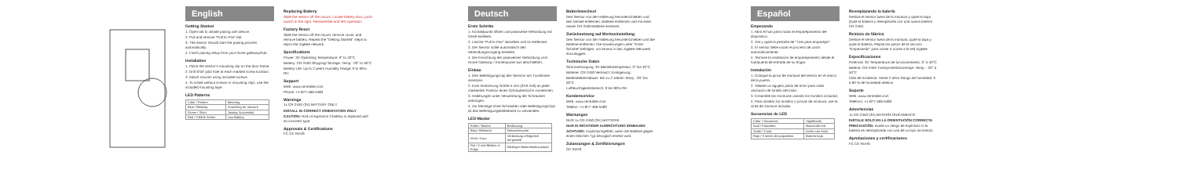English
Getting Started
1. Open tab to initiate pairing with device.
2. Pull and remove "Pull to Pair" tab.
3. The sensor should start the pairing process automatically.
4. Finish pairing setup from your home gateway/hub.
Installation
1. Place the sensor's mounting clip on the door frame.
2. Drill 3/16" pilot hole at each marked screw location.
3. Attach mounts using included screws.
4. To install without screws or mounting clips, use the included mounting tape.
LED Patterns
| Color / Pattern | Meaning |
| --- | --- |
| Blue / Blinking | Searching for network |
| Green / Short | Joining Successful |
| Red / 3 Blink Series | Low Battery |
Replacing Battery
Slide the sensor off the mount. Locate battery door, push switch to the right. Reassemble and test operation.
Factory Reset
Slide the sensor off the mount, remove cover, and remove battery. Repeat the "Getting Started" steps to rejoin the ZigBee network.
Specifications
Power: 3V Operating Temperature: 0° to 40°C
Battery: CR-2450 Shipping/ Storage: Temp: -20° to 50°C
Battery Life: Up to 2 years Humidity Range: 0 to 90% RH
Support
Web: www.centralite.com
Phone: +1-877-466-5483
Warnings
1x CR-2450 (3V) BATTERY ONLY
INSTALL IN CORRECT ORIENTATION ONLY
CAUTION: Risk of explosion if battery is replaced with an incorrect type.
Approvals & Certifications
FC CE RoHS
Deutsch
Erste Schritte
1. Kontaktpunkt öffnen und paarweise Verbindung mit Gerät einleiten.
2. Lasche "Pull to Pair" abziehen und so entfernen.
3. Der Sensor sollte automatisch den Verbindungsvorgang einleiten.
4. Die Einrichtung der paarweisen Verbindung vom Home Gateway / Knotenpunkt aus abschließen.
Einbau
1. Den Befestigungsclip des Sensors am Türrahmen ansetzen.
2. Eine Vorbohrung Größe 5 mm (3/16 Zoll) an jeder markierten Position eines Schraubenlochs vornehmen.
3. Halterungen unter Verwendung der Schrauben anbringen.
4. Zur Montage ohne Schrauben oder Befestigungsclips ist das Befestigungsklebeband zu verwenden.
LED-Muster
| Farbe / Muster | Bedeutung |
| --- | --- |
| Blau / Blinkend | Netzwerksuche |
| Grün / Kurz | Verbindung erfolgreich hergestellt |
| Rot / 3 mal Blinken in Folge | Niedriger Batterieladezustand |
Batteriewechsel
Den Sensor von der Halterung herunterschieben und den Deckel entfernen. Batterie entfernen und mit einer neuen CR-2450-Batterie ersetzen.
Zurücksetzung auf Werkseinstellung
Den Sensor von der Halterung herunterschieben und die Batterie entfernen. Die Anweisungen unter "Erste Schritte" befolgen, um erneut in das ZigBee-Netzwerk einzuloggen.
Technische Daten
Stromversorgung: 3V Betriebstemperatur: 0° bis 40°C
Batterie: CR-2450 Versand / Einlagerung:
Batterielebensdauer: Bis zu 2 Jahren Temp: -20° bis 50°C
Luftfeuchtigkeitsbereich: 0 bis 90% RH
Kundenservice
Web: www.centralite.com
Telefon: +1-877-466-5483
Warnungen
NUR 1x CR-2450 (3V) BATTERIE
NUR IN RICHTIGER AUSRICHTUNG EINBAUEN
ACHTUNG: Explosionsgefahr, wenn die Batterie gegen einen falschen Typ bezüglich ersetzt wird.
Zulassungen & Zertifizierungen
CE RoHS
Español
Empezando
1. Abra el hub para iniciar el emparejamiento del dispositivo.
2. Tire y quite la pestaña de "Tirar para emparejar".
3. El sensor debe iniciar el proceso de unión automáticamente.
4. Termine la instalación de emparejamiento desde el hub/puerta de entrada de su hogar.
Instalación
1. Coloque la pinza de montura del sensor en el marco de la puerta.
2. Taladre un agujero piloto de 5mm para cada ubicación de tornillo del imán.
3. Ensamble las monturas usando los tornillos incluidos.
4. Para instalar sin tornillos o pinzas de montura, use la cinta de montura incluida.
Secuencias de LED
| Color / Secuencia | Significado |
| --- | --- |
| Azul / Parpadeo | Buscando red |
| Verde / Corto | Unión con éxito |
| Rojo / 3 series de parpadeos | Batería baja |
Reemplazando la batería
Deslice el sensor fuera de la montura y quite la tapa. Quite la batería y reemplácela con una nueva batería CR-2450.
Reinicio de fábrica
Deslice el sensor fuera de la montura, quite la tapa y quite la batería. Repita los pasos de la sección "Empezando" para volver a unirse a la red ZigBee.
Especificaciones
Potencia: 3V Temperatura de funcionamiento: 0° a 40°C
Batería: CR-2450 Transporte/almacenaje: Temp.: -20° a 50°C
Vida de la batería: Hasta 2 años Rango de humedad: 0 a 90 % de humedad relativa
Soporte
Web: www.centralite.com
Teléfono: +1-877-466-5483
Advertencias
1x CR-2450 (3V) BATERÍA ÚNICAMENTE
INSTALE SOLO EN LA ORIENTACIÓN CORRECTA
PRECAUCIÓN: existe un riesgo de explosión si la batería es reemplazada con una de un tipo incorrecto.
Aprobaciones y certificaciones
FC CE RoHS